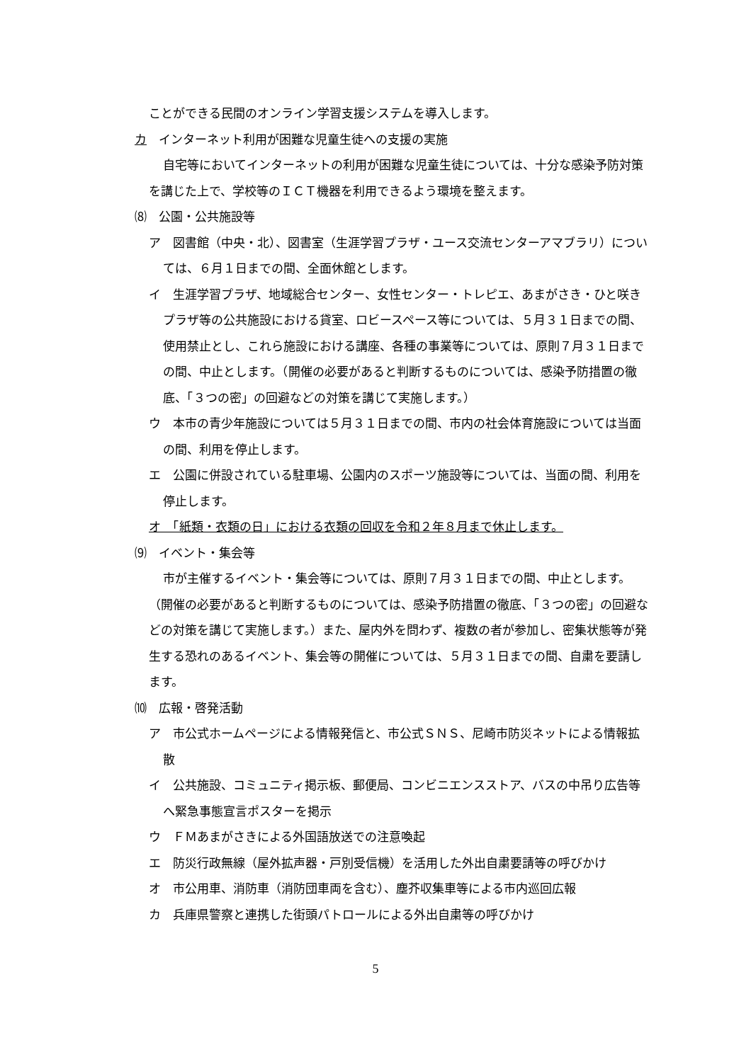ことができる民間のオンライン学習支援システムを導入します。
カ　インターネット利用が困難な児童生徒への支援の実施
自宅等においてインターネットの利用が困難な児童生徒については、十分な感染予防対策を講じた上で、学校等のＩＣＴ機器を利用できるよう環境を整えます。
⑻　公園・公共施設等
ア　図書館（中央・北）、図書室（生涯学習プラザ・ユース交流センターアマブラリ）については、６月１日までの間、全面休館とします。
イ　生涯学習プラザ、地域総合センター、女性センター・トレピエ、あまがさき・ひと咲きプラザ等の公共施設における貸室、ロビースペース等については、５月３１日までの間、使用禁止とし、これら施設における講座、各種の事業等については、原則７月３１日までの間、中止とします。（開催の必要があると判断するものについては、感染予防措置の徹底、「３つの密」の回避などの対策を講じて実施します。）
ウ　本市の青少年施設については５月３１日までの間、市内の社会体育施設については当面の間、利用を停止します。
エ　公園に併設されている駐車場、公園内のスポーツ施設等については、当面の間、利用を停止します。
オ　「紙類・衣類の日」における衣類の回収を令和２年８月まで休止します。
⑼　イベント・集会等
市が主催するイベント・集会等については、原則７月３１日までの間、中止とします。（開催の必要があると判断するものについては、感染予防措置の徹底、「３つの密」の回避などの対策を講じて実施します。）また、屋内外を問わず、複数の者が参加し、密集状態等が発生する恐れのあるイベント、集会等の開催については、５月３１日までの間、自粛を要請します。
⑽　広報・啓発活動
ア　市公式ホームページによる情報発信と、市公式ＳＮＳ、尼崎市防災ネットによる情報拡散
イ　公共施設、コミュニティ掲示板、郵便局、コンビニエンスストア、バスの中吊り広告等へ緊急事態宣言ポスターを掲示
ウ　ＦＭあまがさきによる外国語放送での注意喚起
エ　防災行政無線（屋外拡声器・戸別受信機）を活用した外出自粛要請等の呼びかけ
オ　市公用車、消防車（消防団車両を含む）、塵芥収集車等による市内巡回広報
カ　兵庫県警察と連携した街頭パトロールによる外出自粛等の呼びかけ
5